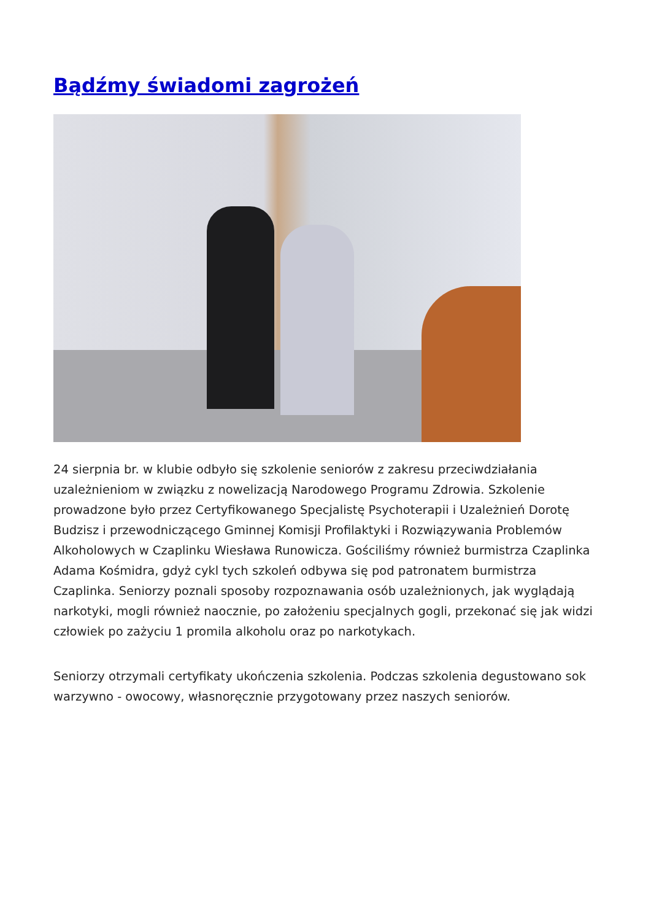Bądźmy świadomi zagrożeń
24 sierpnia br. w klubie odbyło się szkolenie seniorów z zakresu przeciwdziałania uzależnieniom w związku z nowelizacją Narodowego Programu Zdrowia. Szkolenie prowadzone było przez Certyfikowanego Specjalistę Psychoterapii i Uzależnień Dorotę Budzisz i przewodniczącego Gminnej Komisji Profilaktyki i Rozwiązywania Problemów Alkoholowych w Czaplinku Wiesława Runowicza. Gościliśmy również burmistrza Czaplinka Adama Kośmidra, gdyż cykl tych szkoleń odbywa się pod patronatem burmistrza Czaplinka. Seniorzy poznali sposoby rozpoznawania osób uzależnionych, jak wyglądają narkotyki, mogli również naocznie, po założeniu specjalnych gogli, przekonać się jak widzi człowiek po zażyciu 1 promila alkoholu oraz po narkotykach.
Seniorzy otrzymali certyfikaty ukończenia szkolenia. Podczas szkolenia degustowano sok warzywno - owocowy, własnoręcznie przygotowany przez naszych seniorów.